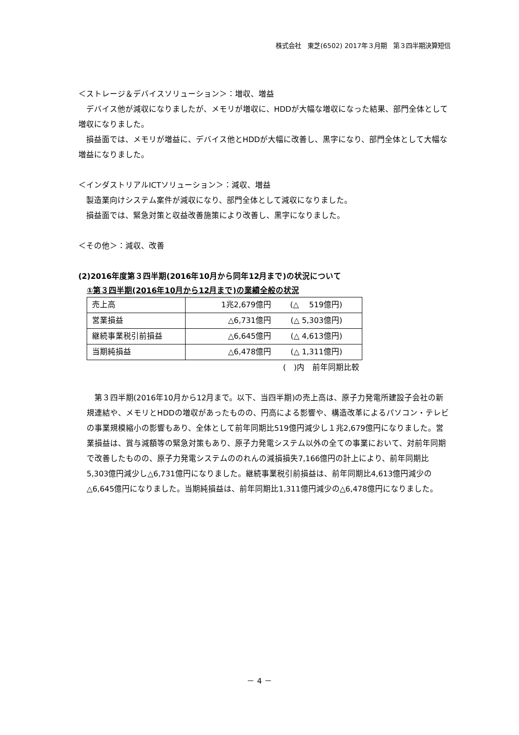株式会社　東芝(6502) 2017年３月期　第３四半期決算短信
＜ストレージ＆デバイスソリューション＞：増収、増益
デバイス他が減収になりましたが、メモリが増収に、HDDが大幅な増収になった結果、部門全体として増収になりました。
損益面では、メモリが増益に、デバイス他とHDDが大幅に改善し、黒字になり、部門全体として大幅な増益になりました。
＜インダストリアルICTソリューション＞：減収、増益
製造業向けシステム案件が減収になり、部門全体として減収になりました。
損益面では、緊急対策と収益改善施策により改善し、黒字になりました。
＜その他＞：減収、改善
(2)2016年度第３四半期(2016年10月から同年12月まで)の状況について
①第３四半期(2016年10月から12月まで)の業績全般の状況
| 売上高 | 1兆2,679億円 (△ 519億円) |
| 営業損益 | △6,731億円 (△ 5,303億円) |
| 継続事業税引前損益 | △6,645億円 (△ 4,613億円) |
| 当期純損益 | △6,478億円 (△ 1,311億円) |
(　)内　前年同期比較
第３四半期(2016年10月から12月まで。以下、当四半期)の売上高は、原子力発電所建設子会社の新規連結や、メモリとHDDの増収があったものの、円高による影響や、構造改革によるパソコン・テレビの事業規模縮小の影響もあり、全体として前年同期比519億円減少し１兆2,679億円になりました。営業損益は、賞与減額等の緊急対策もあり、原子力発電システム以外の全ての事業において、対前年同期で改善したものの、原子力発電システムののれんの減損損失7,166億円の計上により、前年同期比5,303億円減少し△6,731億円になりました。継続事業税引前損益は、前年同期比4,613億円減少の△6,645億円になりました。当期純損益は、前年同期比1,311億円減少の△6,478億円になりました。
－ 4 －